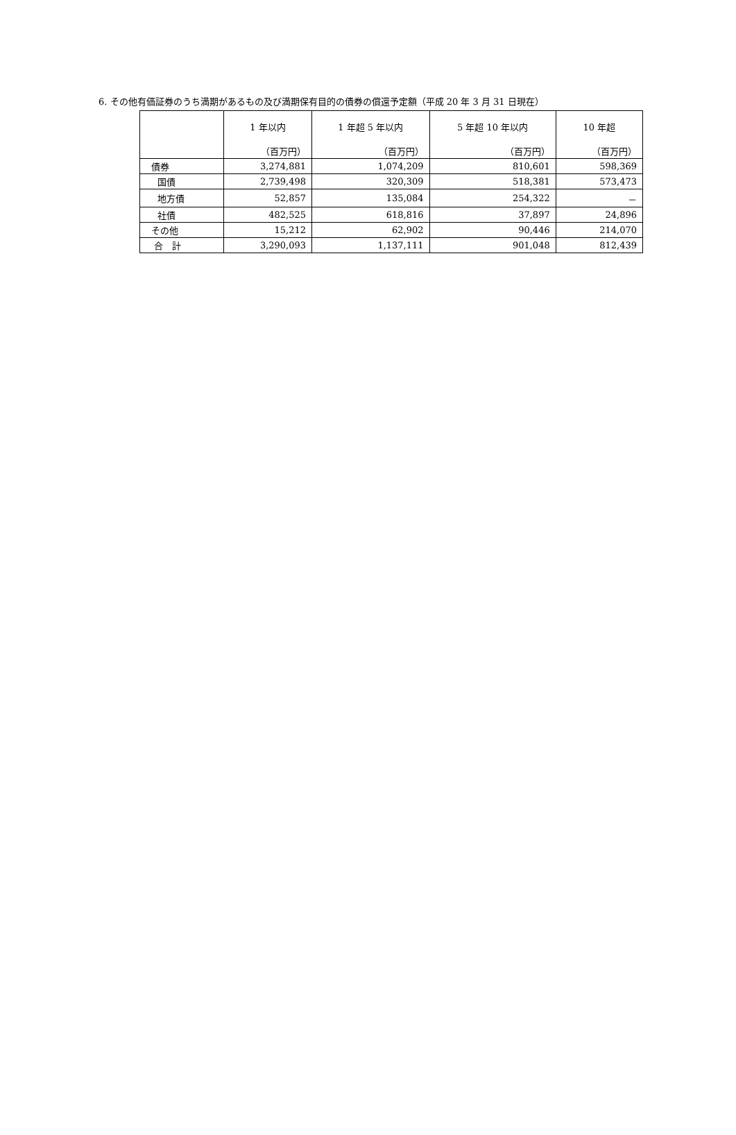6. その他有価証券のうち満期があるもの及び満期保有目的の債券の償還予定額（平成 20 年 3 月 31 日現在）
| | 1 年以内 （百万円） | 1 年超 5 年以内 （百万円） | 5 年超 10 年以内 （百万円） | 10 年超 （百万円） |
| --- | --- | --- | --- | --- |
| 債券 | 3,274,881 | 1,074,209 | 810,601 | 598,369 |
| 国債 | 2,739,498 | 320,309 | 518,381 | 573,473 |
| 地方債 | 52,857 | 135,084 | 254,322 | － |
| 社債 | 482,525 | 618,816 | 37,897 | 24,896 |
| その他 | 15,212 | 62,902 | 90,446 | 214,070 |
| 合 計 | 3,290,093 | 1,137,111 | 901,048 | 812,439 |